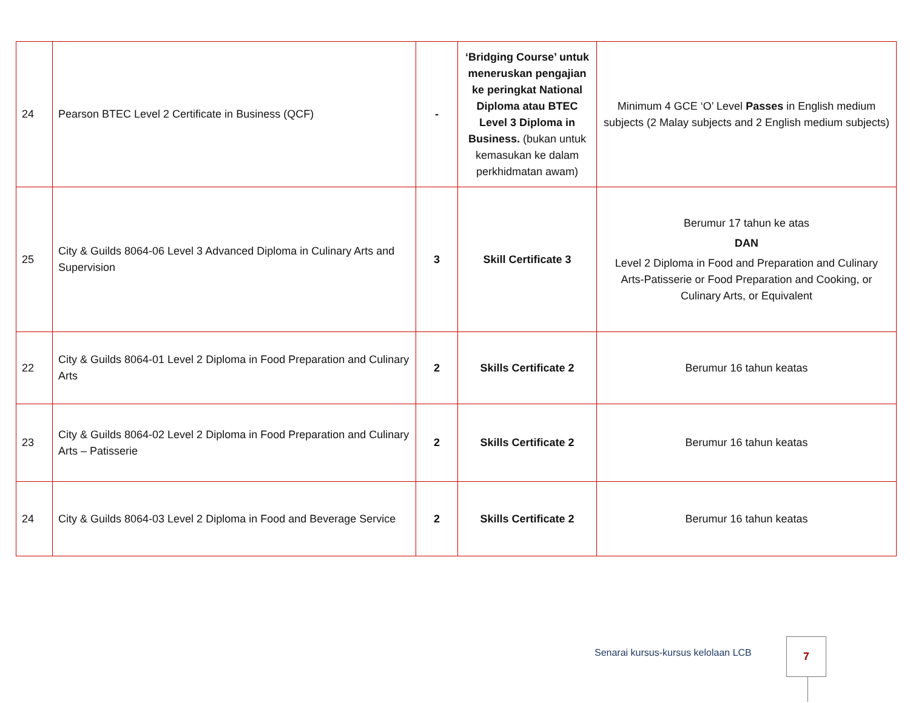| 24 | Pearson BTEC Level 2 Certificate in Business (QCF) | - | ‘Bridging Course’ untuk meneruskan pengajian ke peringkat National Diploma atau BTEC Level 3 Diploma in Business. (bukan untuk kemasukan ke dalam perkhidmatan awam) | Minimum 4 GCE ‘O’ Level Passes in English medium subjects (2 Malay subjects and 2 English medium subjects) |
| 25 | City & Guilds 8064-06 Level 3 Advanced Diploma in Culinary Arts and Supervision | 3 | Skill Certificate 3 | Berumur 17 tahun ke atas DAN Level 2 Diploma in Food and Preparation and Culinary Arts-Patisserie or Food Preparation and Cooking, or Culinary Arts, or Equivalent |
| 22 | City & Guilds 8064-01 Level 2 Diploma in Food Preparation and Culinary Arts | 2 | Skills Certificate 2 | Berumur 16 tahun keatas |
| 23 | City & Guilds 8064-02 Level 2 Diploma in Food Preparation and Culinary Arts – Patisserie | 2 | Skills Certificate 2 | Berumur 16 tahun keatas |
| 24 | City & Guilds 8064-03 Level 2 Diploma in Food and Beverage Service | 2 | Skills Certificate 2 | Berumur 16 tahun keatas |
Senarai kursus-kursus kelolaan LCB
7